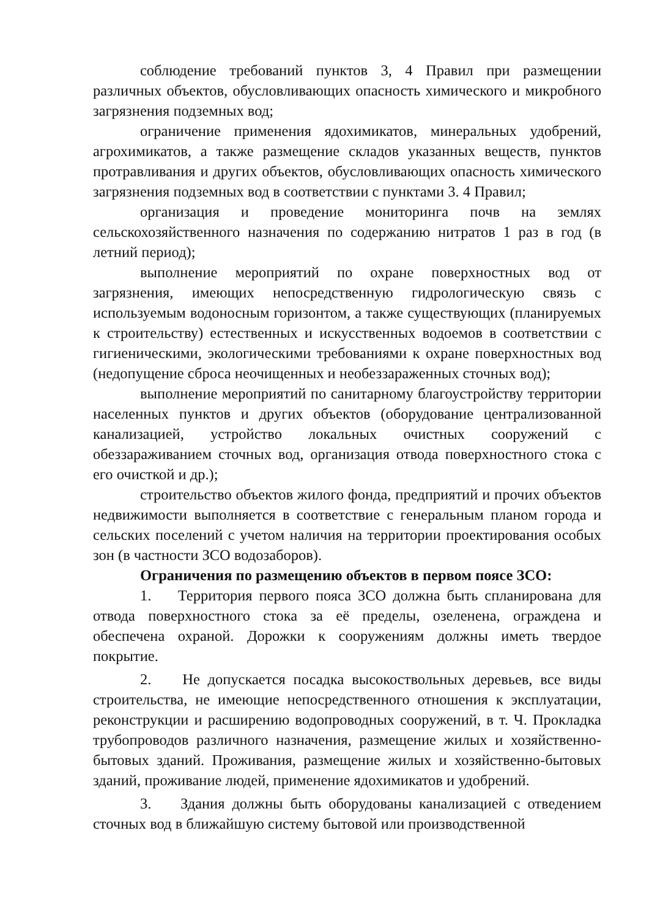соблюдение требований пунктов 3, 4 Правил при размещении различных объектов, обусловливающих опасность химического и микробного загрязнения подземных вод;
ограничение применения ядохимикатов, минеральных удобрений, агрохимикатов, а также размещение складов указанных веществ, пунктов протравливания и других объектов, обусловливающих опасность химического загрязнения подземных вод в соответствии с пунктами 3. 4 Правил;
организация и проведение мониторинга почв на землях сельскохозяйственного назначения по содержанию нитратов 1 раз в год (в летний период);
выполнение мероприятий по охране поверхностных вод от загрязнения, имеющих непосредственную гидрологическую связь с используемым водоносным горизонтом, а также существующих (планируемых к строительству) естественных и искусственных водоемов в соответствии с гигиеническими, экологическими требованиями к охране поверхностных вод (недопущение сброса неочищенных и необеззараженных сточных вод);
выполнение мероприятий по санитарному благоустройству территории населенных пунктов и других объектов (оборудование централизованной канализацией, устройство локальных очистных сооружений с обеззараживанием сточных вод, организация отвода поверхностного стока с его очисткой и др.);
строительство объектов жилого фонда, предприятий и прочих объектов недвижимости выполняется в соответствие с генеральным планом города и сельских поселений с учетом наличия на территории проектирования особых зон (в частности ЗСО водозаборов).
Ограничения по размещению объектов в первом поясе ЗСО:
1. Территория первого пояса ЗСО должна быть спланирована для отвода поверхностного стока за её пределы, озеленена, ограждена и обеспечена охраной. Дорожки к сооружениям должны иметь твердое покрытие.
2. Не допускается посадка высокоствольных деревьев, все виды строительства, не имеющие непосредственного отношения к эксплуатации, реконструкции и расширению водопроводных сооружений, в т. Ч. Прокладка трубопроводов различного назначения, размещение жилых и хозяйственно-бытовых зданий. Проживания, размещение жилых и хозяйственно-бытовых зданий, проживание людей, применение ядохимикатов и удобрений.
3. Здания должны быть оборудованы канализацией с отведением сточных вод в ближайшую систему бытовой или производственной